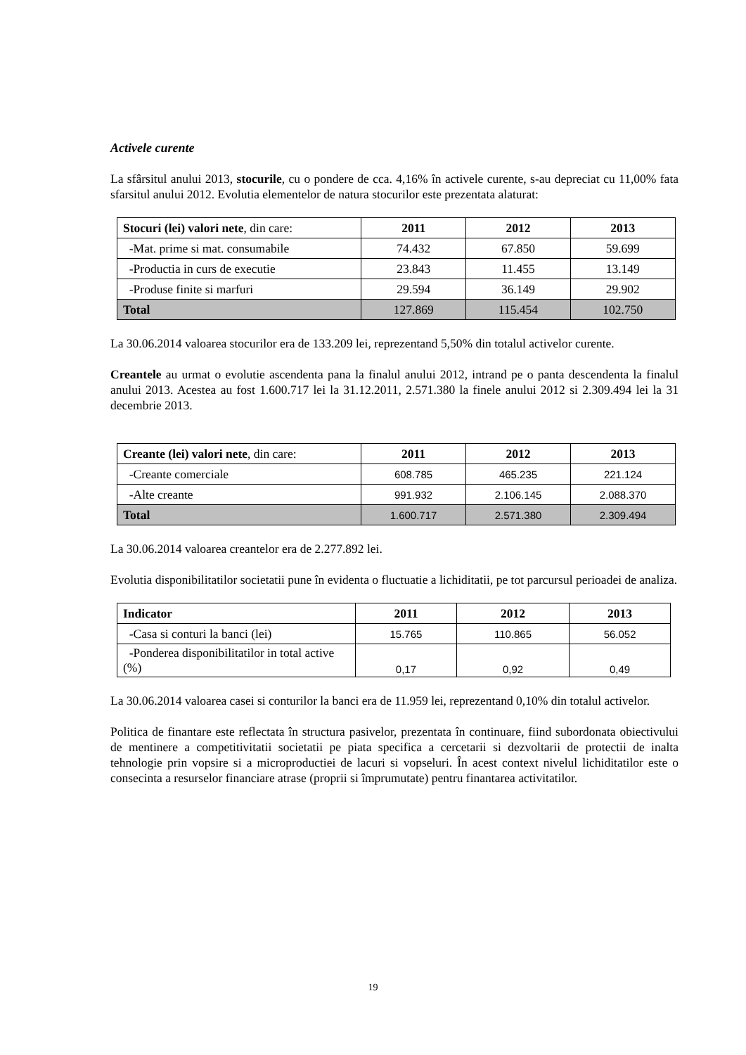Activele curente
La sfârsitul anului 2013, stocurile, cu o pondere de cca. 4,16% în activele curente, s-au depreciat cu 11,00% fata sfarsitul anului 2012. Evolutia elementelor de natura stocurilor este prezentata alaturat:
| Stocuri (lei) valori nete , din care: | 2011 | 2012 | 2013 |
| -Mat. prime si mat. consumabile | 74.432 | 67.850 | 59.699 |
| -Productia in curs de executie | 23.843 | 11.455 | 13.149 |
| -Produse finite si marfuri | 29.594 | 36.149 | 29.902 |
| Total | 127.869 | 115.454 | 102.750 |
La 30.06.2014 valoarea stocurilor era de 133.209 lei, reprezentand 5,50% din totalul activelor curente.
Creantele au urmat o evolutie ascendenta pana la finalul anului 2012, intrand pe o panta descendenta la finalul anului 2013. Acestea au fost 1.600.717 lei la 31.12.2011, 2.571.380 la finele anului 2012 si 2.309.494 lei la 31 decembrie 2013.
| Creante (lei) valori nete , din care: | 2011 | 2012 | 2013 |
| -Creante comerciale | 608.785 | 465.235 | 221.124 |
| -Alte creante | 991.932 | 2.106.145 | 2.088.370 |
| Total | 1.600.717 | 2.571.380 | 2.309.494 |
La 30.06.2014 valoarea creantelor era de 2.277.892 lei.
Evolutia disponibilitatilor societatii pune în evidenta o fluctuatie a lichiditatii, pe tot parcursul perioadei de analiza.
| Indicator | 2011 | 2012 | 2013 |
| -Casa si conturi la banci (lei) | 15.765 | 110.865 | 56.052 |
| -Ponderea disponibilitatilor in total active (%) | 0,17 | 0,92 | 0,49 |
La 30.06.2014 valoarea casei si conturilor la banci era de 11.959 lei, reprezentand 0,10% din totalul activelor.
Politica de finantare este reflectata în structura pasivelor, prezentata în continuare, fiind subordonata obiectivului de mentinere a competitivitatii societatii pe piata specifica a cercetarii si dezvoltarii de protectii de inalta tehnologie prin vopsire si a microproductiei de lacuri si vopseluri. În acest context nivelul lichiditatilor este o consecinta a resurselor financiare atrase (proprii si împrumutate) pentru finantarea activitatilor.
19